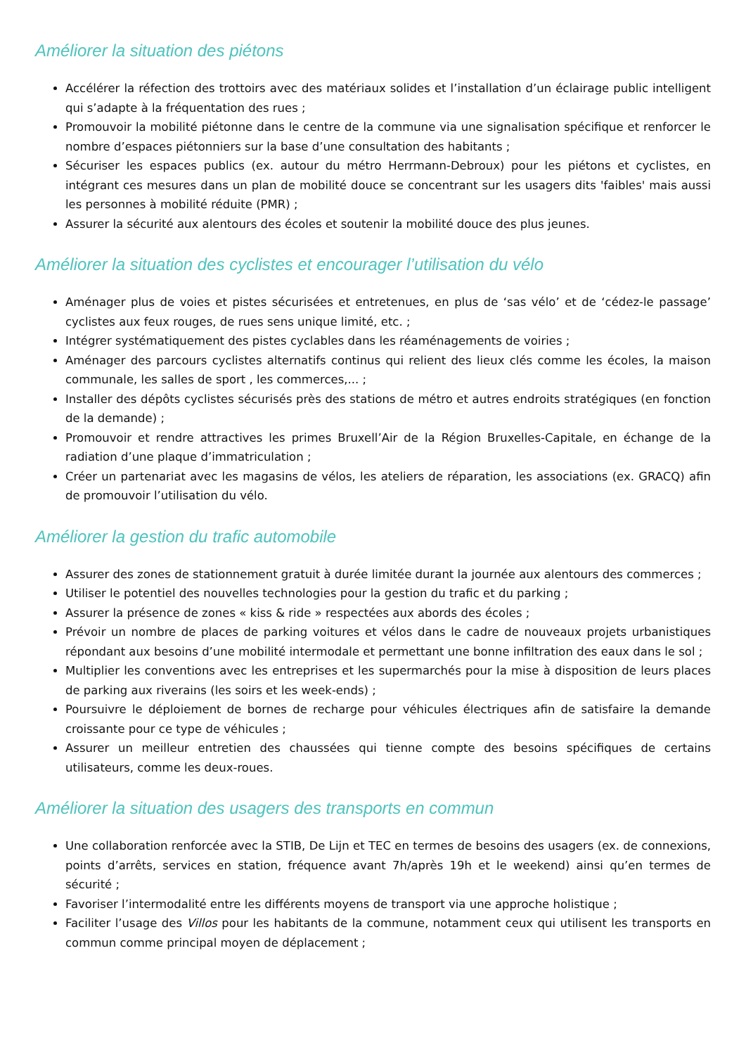Améliorer la situation des piétons
Accélérer la réfection des trottoirs avec des matériaux solides et l’installation d’un éclairage public intelligent qui s’adapte à la fréquentation des rues ;
Promouvoir la mobilité piétonne dans le centre de la commune via une signalisation spécifique et renforcer le nombre d’espaces piétonniers sur la base d’une consultation des habitants ;
Sécuriser les espaces publics (ex. autour du métro Herrmann-Debroux) pour les piétons et cyclistes, en intégrant ces mesures dans un plan de mobilité douce se concentrant sur les usagers dits 'faibles' mais aussi les personnes à mobilité réduite (PMR) ;
Assurer la sécurité aux alentours des écoles et soutenir la mobilité douce des plus jeunes.
Améliorer la situation des cyclistes et encourager l’utilisation du vélo
Aménager plus de voies et pistes sécurisées et entretenues, en plus de ‘sas vélo’ et de ‘cédez-le passage’ cyclistes aux feux rouges, de rues sens unique limité, etc. ;
Intégrer systématiquement des pistes cyclables dans les réaménagements de voiries ;
Aménager des parcours cyclistes alternatifs continus qui relient des lieux clés comme les écoles, la maison communale, les salles de sport , les commerces,... ;
Installer des dépôts cyclistes sécurisés près des stations de métro et autres endroits stratégiques (en fonction de la demande) ;
Promouvoir et rendre attractives les primes Bruxell’Air de la Région Bruxelles-Capitale, en échange de la radiation d’une plaque d’immatriculation ;
Créer un partenariat avec les magasins de vélos, les ateliers de réparation, les associations (ex. GRACQ) afin de promouvoir l’utilisation du vélo.
Améliorer la gestion du trafic automobile
Assurer des zones de stationnement gratuit à durée limitée durant la journée aux alentours des commerces ;
Utiliser le potentiel des nouvelles technologies pour la gestion du trafic et du parking ;
Assurer la présence de zones « kiss & ride » respectées aux abords des écoles ;
Prévoir un nombre de places de parking voitures et vélos dans le cadre de nouveaux projets urbanistiques répondant aux besoins d’une mobilité intermodale et permettant une bonne infiltration des eaux dans le sol ;
Multiplier les conventions avec les entreprises et les supermarchés pour la mise à disposition de leurs places de parking aux riverains (les soirs et les week-ends) ;
Poursuivre le déploiement de bornes de recharge pour véhicules électriques afin de satisfaire la demande croissante pour ce type de véhicules ;
Assurer un meilleur entretien des chaussées qui tienne compte des besoins spécifiques de certains utilisateurs, comme les deux-roues.
Améliorer la situation des usagers des transports en commun
Une collaboration renforcée avec la STIB, De Lijn et TEC en termes de besoins des usagers (ex. de connexions, points d’arrêts, services en station, fréquence avant 7h/après 19h et le weekend) ainsi qu’en termes de sécurité ;
Favoriser l’intermodalité entre les différents moyens de transport via une approche holistique ;
Faciliter l’usage des Villos pour les habitants de la commune, notamment ceux qui utilisent les transports en commun comme principal moyen de déplacement ;